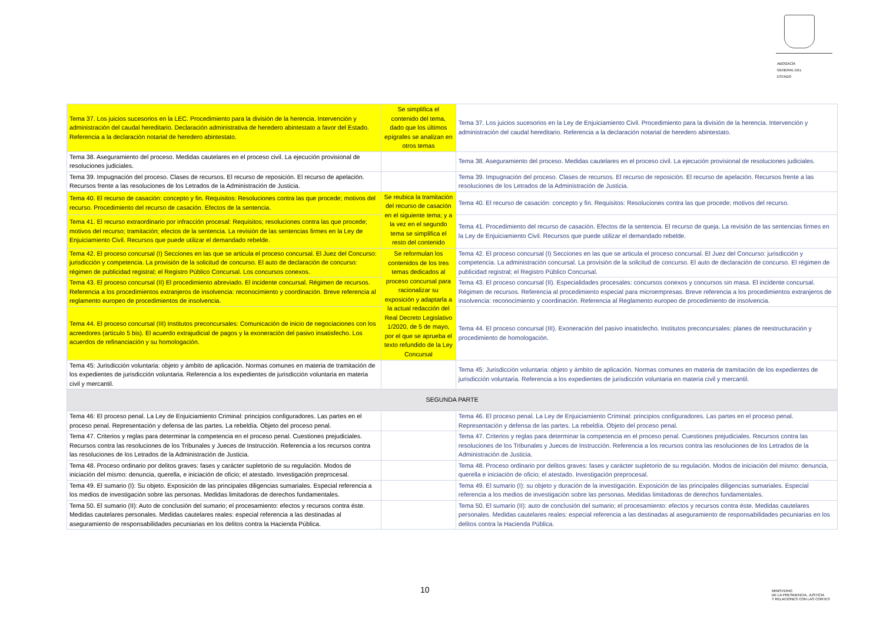ABOGACÍA
GENERAL DEL
ESTADO
| Tema 37. Los juicios sucesorios en la LEC. Procedimiento para la división de la herencia. Intervención y administración del caudal hereditario. Declaración administrativa de heredero abintestato a favor del Estado. Referencia a la declaración notarial de heredero abintestato. | Se simplifica el contenido del tema, dado que los últimos epígrafes se analizan en otros temas | Tema 37. Los juicios sucesorios en la Ley de Enjuiciamiento Civil. Procedimiento para la división de la herencia. Intervención y administración del caudal hereditario. Referencia a la declaración notarial de heredero abintestato. |
| Tema 38. Aseguramiento del proceso. Medidas cautelares en el proceso civil. La ejecución provisional de resoluciones judiciales. | | Tema 38. Aseguramiento del proceso. Medidas cautelares en el proceso civil. La ejecución provisional de resoluciones judiciales. |
| Tema 39. Impugnación del proceso. Clases de recursos. El recurso de reposición. El recurso de apelación. Recursos frente a las resoluciones de los Letrados de la Administración de Justicia. | | Tema 39. Impugnación del proceso. Clases de recursos. El recurso de reposición. El recurso de apelación. Recursos frente a las resoluciones de los Letrados de la Administración de Justicia. |
| Tema 40. El recurso de casación: concepto y fin. Requisitos: Resoluciones contra las que procede; motivos del recurso. Procedimiento del recurso de casación. Efectos de la sentencia. | Se reubica la tramitación del recurso de casación en el siguiente tema; y a la vez en el segundo tema se simplifica el resto del contenido | Tema 40. El recurso de casación: concepto y fin. Requisitos: Resoluciones contra las que procede; motivos del recurso. |
| Tema 41. El recurso extraordinario por infracción procesal: Requisitos; resoluciones contra las que procede; motivos del recurso; tramitación; efectos de la sentencia. La revisión de las sentencias firmes en la Ley de Enjuiciamiento Civil. Recursos que puede utilizar el demandado rebelde. | | Tema 41. Procedimiento del recurso de casación. Efectos de la sentencia. El recurso de queja. La revisión de las sentencias firmes en la Ley de Enjuiciamiento Civil. Recursos que puede utilizar el demandado rebelde. |
| Tema 42. El proceso concursal (I) Secciones en las que se articula el proceso concursal. El Juez del Concurso: jurisdicción y competencia. La provisión de la solicitud de concurso. El auto de declaración de concurso: régimen de publicidad registral; el Registro Público Concursal. Los concursos conexos. | Se reformulan los contenidos de los tres temas dedicados al proceso concursal para racionalizar su exposición y adaptarla a la actual redacción del Real Decreto Legislativo 1/2020, de 5 de mayo, por el que se aprueba el texto refundido de la Ley Concursal | Tema 42. El proceso concursal (I) Secciones en las que se articula el proceso concursal. El Juez del Concurso: jurisdicción y competencia. La administración concursal. La provisión de la solicitud de concurso. El auto de declaración de concurso. El régimen de publicidad registral; el Registro Público Concursal. |
| Tema 43. El proceso concursal (II) El procedimiento abreviado. El incidente concursal. Régimen de recursos. Referencia a los procedimientos extranjeros de insolvencia: reconocimiento y coordinación. Breve referencia al reglamento europeo de procedimientos de insolvencia. | | Tema 43. El proceso concursal (II). Especialidades procesales: concursos conexos y concursos sin masa. El incidente concursal. Régimen de recursos. Referencia al procedimiento especial para microempresas. Breve referencia a los procedimientos extranjeros de insolvencia: reconocimiento y coordinación. Referencia al Reglamento europeo de procedimiento de insolvencia. |
| Tema 44. El proceso concursal (III) Institutos preconcursales: Comunicación de inicio de negociaciones con los acreedores (artículo 5 bis). El acuerdo extrajudicial de pagos y la exoneración del pasivo insatisfecho. Los acuerdos de refinanciación y su homologación. | | Tema 44. El proceso concursal (III). Exoneración del pasivo insatisfecho. Institutos preconcursales: planes de reestructuración y procedimiento de homologación. |
| Tema 45: Jurisdicción voluntaria: objeto y ámbito de aplicación. Normas comunes en materia de tramitación de los expedientes de jurisdicción voluntaria. Referencia a los expedientes de jurisdicción voluntaria en materia civil y mercantil. | | Tema 45: Jurisdicción voluntaria: objeto y ámbito de aplicación. Normas comunes en materia de tramitación de los expedientes de jurisdicción voluntaria. Referencia a los expedientes de jurisdicción voluntaria en materia civil y mercantil. |
| SEGUNDA PARTE | | |
| Tema 46: El proceso penal. La Ley de Enjuiciamiento Criminal: principios configuradores. Las partes en el proceso penal. Representación y defensa de las partes. La rebeldía. Objeto del proceso penal. | | Tema 46. El proceso penal. La Ley de Enjuiciamiento Criminal: principios configuradores. Las partes en el proceso penal. Representación y defensa de las partes. La rebeldía. Objeto del proceso penal. |
| Tema 47. Criterios y reglas para determinar la competencia en el proceso penal. Cuestiones prejudiciales. Recursos contra las resoluciones de los Tribunales y Jueces de Instrucción. Referencia a los recursos contra las resoluciones de los Letrados de la Administración de Justicia. | | Tema 47. Criterios y reglas para determinar la competencia en el proceso penal. Cuestiones prejudiciales. Recursos contra las resoluciones de los Tribunales y Jueces de Instrucción. Referencia a los recursos contra las resoluciones de los Letrados de la Administración de Justicia. |
| Tema 48. Proceso ordinario por delitos graves: fases y carácter supletorio de su regulación. Modos de iniciación del mismo: denuncia, querella, e iniciación de oficio; el atestado. Investigación preprocesal. | | Tema 48. Proceso ordinario por delitos graves: fases y carácter supletorio de su regulación. Modos de iniciación del mismo: denuncia, querella e iniciación de oficio; el atestado. Investigación preprocesal. |
| Tema 49. El sumario (I): Su objeto. Exposición de las principales diligencias sumariales. Especial referencia a los medios de investigación sobre las personas. Medidas limitadoras de derechos fundamentales. | | Tema 49. El sumario (I): su objeto y duración de la investigación. Exposición de las principales diligencias sumariales. Especial referencia a los medios de investigación sobre las personas. Medidas limitadoras de derechos fundamentales. |
| Tema 50. El sumario (II): Auto de conclusión del sumario; el procesamiento: efectos y recursos contra éste. Medidas cautelares personales. Medidas cautelares reales: especial referencia a las destinadas al aseguramiento de responsabilidades pecuniarias en los delitos contra la Hacienda Pública. | | Tema 50. El sumario (II): auto de conclusión del sumario; el procesamiento: efectos y recursos contra éste. Medidas cautelares personales. Medidas cautelares reales: especial referencia a las destinadas al aseguramiento de responsabilidades pecuniarias en los delitos contra la Hacienda Pública. |
10
MINISTERIO
DE LA PRESIDENCIA, JUSTICIA
Y RELACIONES CON LAS CORTES